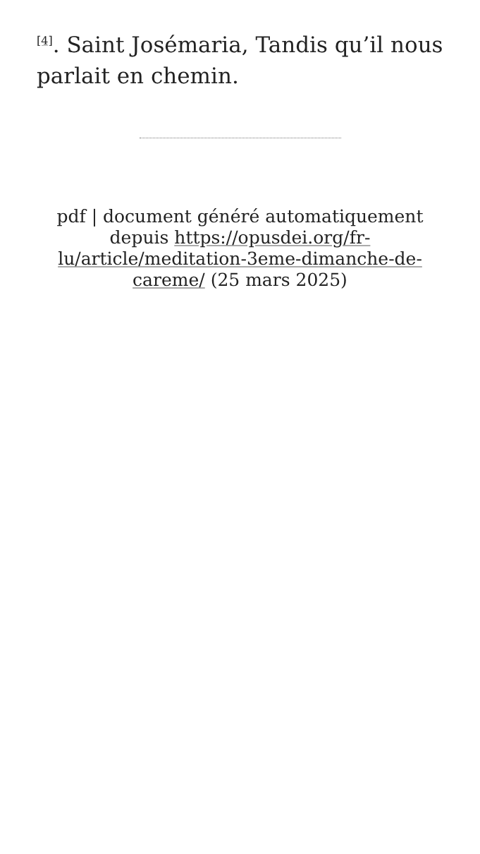<sup>[4]</sup>. Saint Josémaria, Tandis qu’il nous parlait en chemin.
pdf | document généré automatiquement depuis https://opusdei.org/fr-lu/article/meditation-3eme-dimanche-de-careme/ (25 mars 2025)